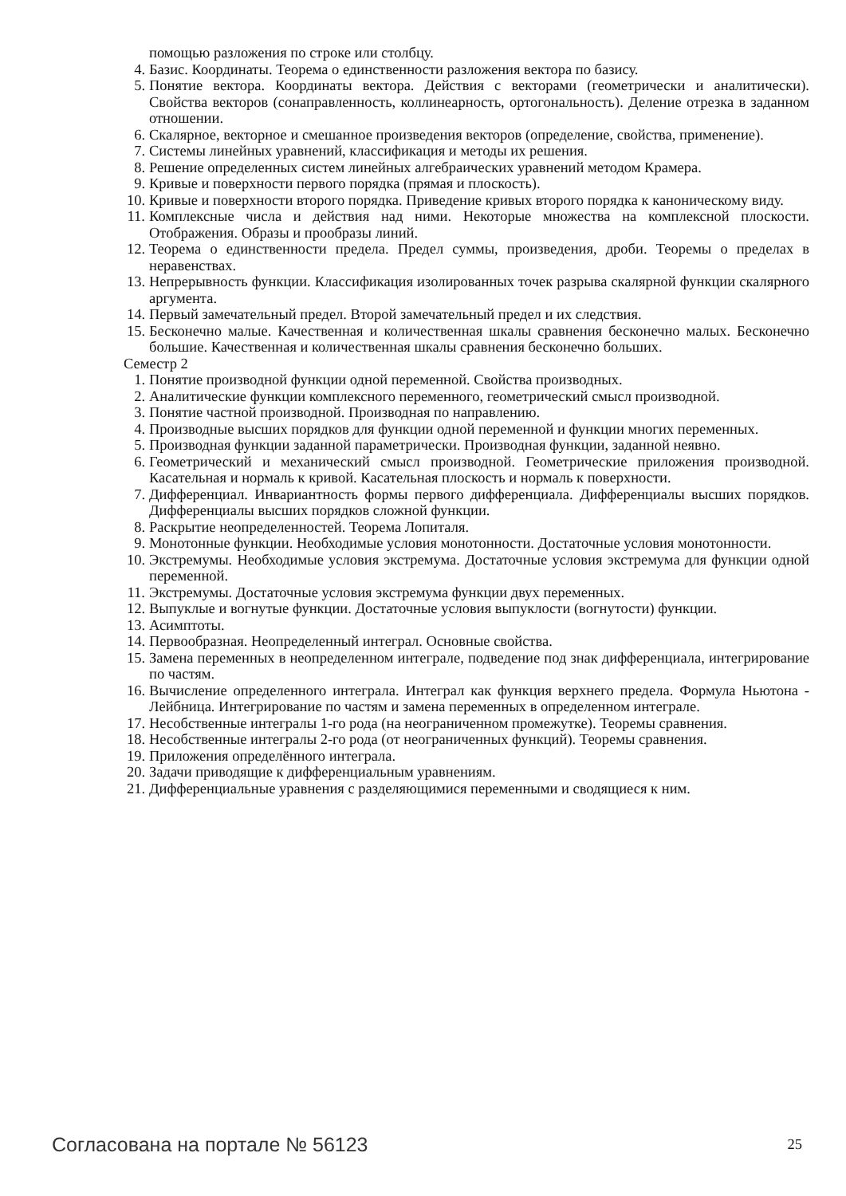помощью разложения по строке или столбцу.
4. Базис. Координаты. Теорема о единственности разложения вектора по базису.
5. Понятие вектора. Координаты вектора. Действия с векторами (геометрически и аналитически). Свойства векторов (сонаправленность, коллинеарность, ортогональность). Деление отрезка в заданном отношении.
6. Скалярное, векторное и смешанное произведения векторов (определение, свойства, применение).
7. Системы линейных уравнений, классификация и методы их решения.
8. Решение определенных систем линейных алгебраических уравнений методом Крамера.
9. Кривые и поверхности первого порядка (прямая и плоскость).
10. Кривые и поверхности второго порядка. Приведение кривых второго порядка к каноническому виду.
11. Комплексные числа и действия над ними. Некоторые множества на комплексной плоскости. Отображения. Образы и прообразы линий.
12. Теорема о единственности предела. Предел суммы, произведения, дроби. Теоремы о пределах в неравенствах.
13. Непрерывность функции. Классификация изолированных точек разрыва скалярной функции скалярного аргумента.
14. Первый замечательный предел. Второй замечательный предел и их следствия.
15. Бесконечно малые. Качественная и количественная шкалы сравнения бесконечно малых. Бесконечно большие. Качественная и количественная шкалы сравнения бесконечно больших.
Семестр 2
1. Понятие производной функции одной переменной. Свойства производных.
2. Аналитические функции комплексного переменного, геометрический смысл производной.
3. Понятие частной производной. Производная по направлению.
4. Производные высших порядков для функции одной переменной и функции многих переменных.
5. Производная функции заданной параметрически. Производная функции, заданной неявно.
6. Геометрический и механический смысл производной. Геометрические приложения производной. Касательная и нормаль к кривой. Касательная плоскость и нормаль к поверхности.
7. Дифференциал. Инвариантность формы первого дифференциала. Дифференциалы высших порядков. Дифференциалы высших порядков сложной функции.
8. Раскрытие неопределенностей. Теорема Лопиталя.
9. Монотонные функции. Необходимые условия монотонности. Достаточные условия монотонности.
10. Экстремумы. Необходимые условия экстремума. Достаточные условия экстремума для функции одной переменной.
11. Экстремумы. Достаточные условия экстремума функции двух переменных.
12. Выпуклые и вогнутые функции. Достаточные условия выпуклости (вогнутости) функции.
13. Асимптоты.
14. Первообразная. Неопределенный интеграл. Основные свойства.
15. Замена переменных в неопределенном интеграле, подведение под знак дифференциала, интегрирование по частям.
16. Вычисление определенного интеграла. Интеграл как функция верхнего предела. Формула Ньютона - Лейбница. Интегрирование по частям и замена переменных в определенном интеграле.
17. Несобственные интегралы 1-го рода (на неограниченном промежутке). Теоремы сравнения.
18. Несобственные интегралы 2-го рода (от неограниченных функций). Теоремы сравнения.
19. Приложения определённого интеграла.
20. Задачи приводящие к дифференциальным уравнениям.
21. Дифференциальные уравнения с разделяющимися переменными и сводящиеся к ним.
Согласована на портале № 56123 25